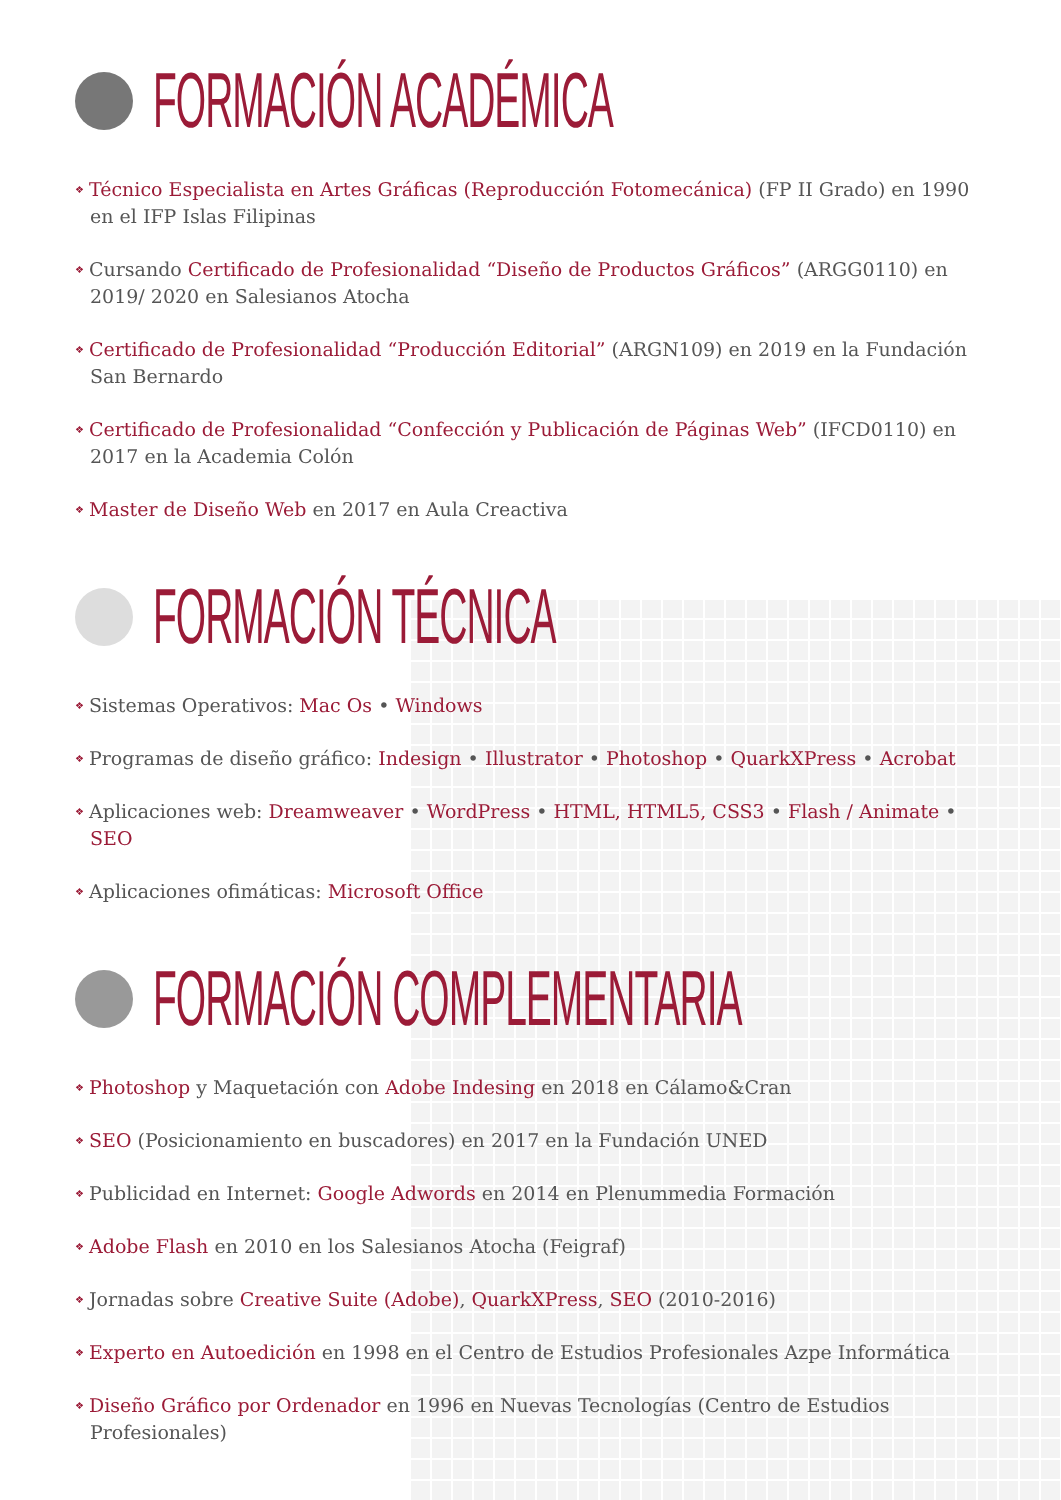FORMACIÓN ACADÉMICA
❖ Técnico Especialista en Artes Gráficas (Reproducción Fotomecánica) (FP II Grado) en 1990 en el IFP Islas Filipinas
❖ Cursando Certificado de Profesionalidad “Diseño de Productos Gráficos” (ARGG0110) en 2019/ 2020 en Salesianos Atocha
❖ Certificado de Profesionalidad “Producción Editorial” (ARGN109) en 2019 en la Fundación San Bernardo
❖ Certificado de Profesionalidad “Confección y Publicación de Páginas Web” (IFCD0110) en 2017 en la Academia Colón
❖ Master de Diseño Web en 2017 en Aula Creactiva
FORMACIÓN TÉCNICA
❖ Sistemas Operativos: Mac Os • Windows
❖ Programas de diseño gráfico: Indesign • Illustrator • Photoshop • QuarkXPress • Acrobat
❖ Aplicaciones web: Dreamweaver • WordPress • HTML, HTML5, CSS3 • Flash / Animate • SEO
❖ Aplicaciones ofimáticas: Microsoft Office
FORMACIÓN COMPLEMENTARIA
❖ Photoshop y Maquetación con Adobe Indesing en 2018 en Cálamo&Cran
❖ SEO (Posicionamiento en buscadores) en 2017 en la Fundación UNED
❖ Publicidad en Internet: Google Adwords en 2014 en Plenummedia Formación
❖ Adobe Flash en 2010 en los Salesianos Atocha (Feigraf)
❖ Jornadas sobre Creative Suite (Adobe), QuarkXPress, SEO (2010-2016)
❖ Experto en Autoedición en 1998 en el Centro de Estudios Profesionales Azpe Informática
❖ Diseño Gráfico por Ordenador en 1996 en Nuevas Tecnologías (Centro de Estudios Profesionales)